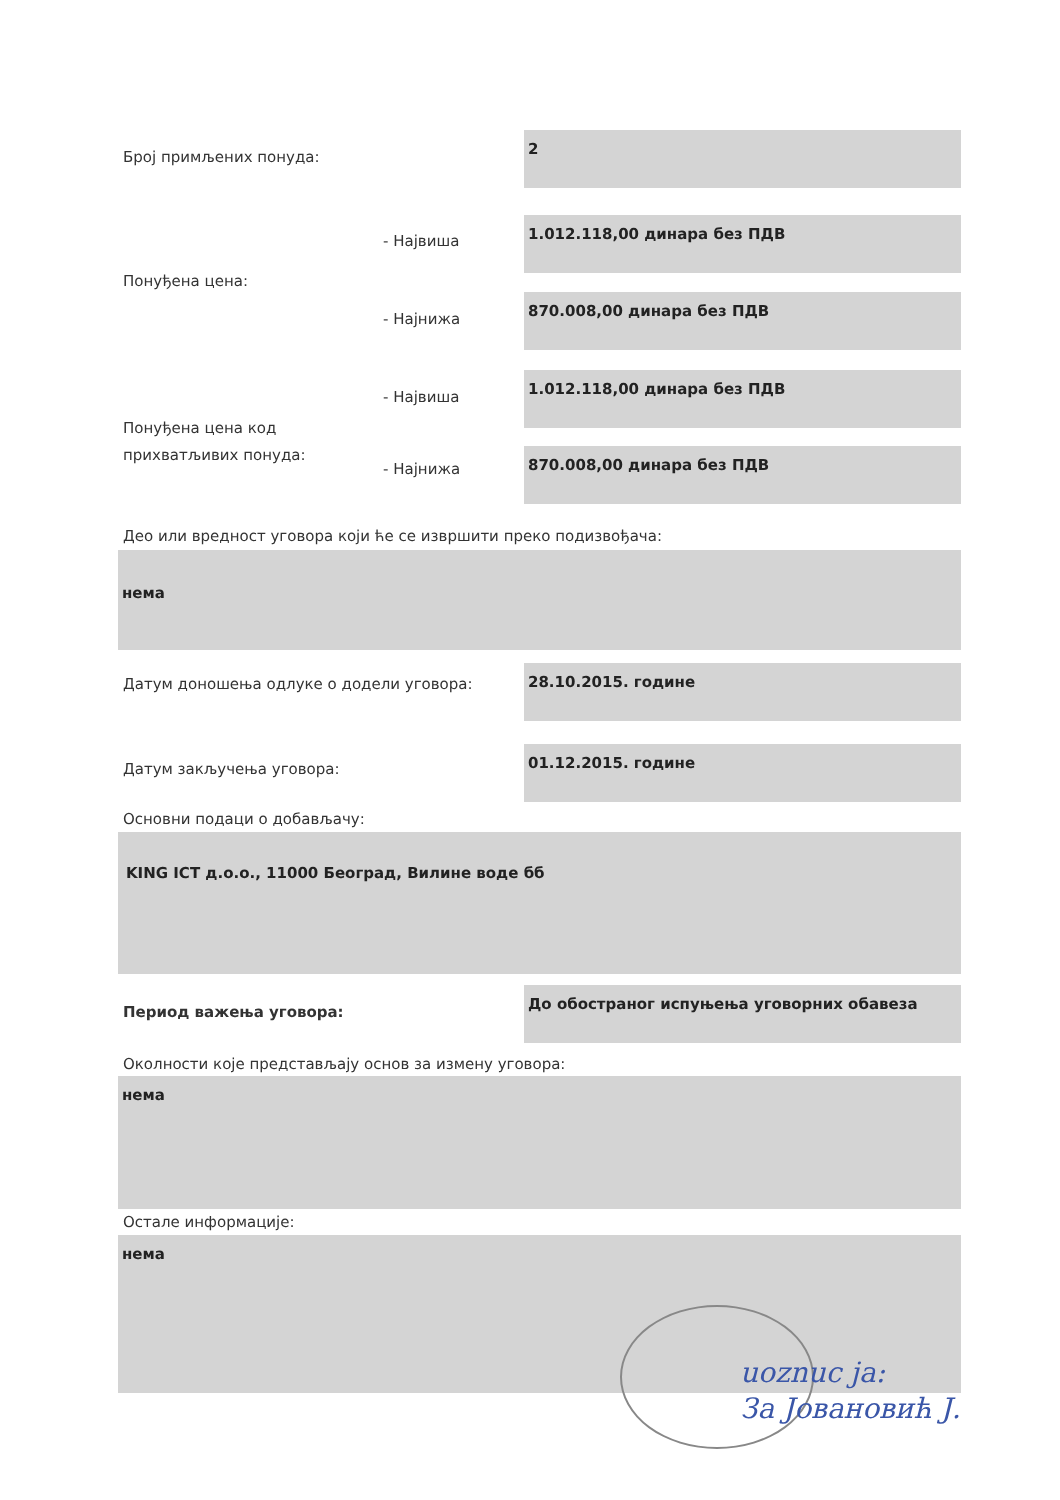Број примљених понуда:
2
- Највиша
1.012.118,00 динара без ПДВ
Понуђена цена:
- Најнижа
870.008,00 динара без ПДВ
- Највиша
1.012.118,00 динара без ПДВ
Понуђена цена код
прихватљивих понуда:
- Најнижа
870.008,00 динара без ПДВ
Део или вредност уговора који ће се извршити преко подизвођача:
нема
Датум доношења одлуке о додели уговора:
28.10.2015. године
Датум закључења уговора:
01.12.2015. године
Основни подаци о добављачу:
KING ICT д.о.о., 11000 Београд, Вилине воде бб
Период важења уговора:
До обостраног испуњења уговорних обавеза
Околности које представљају основ за измену уговора:
нема
Остале информације:
нема
uoznuc ja:
За Јовановић Ј.